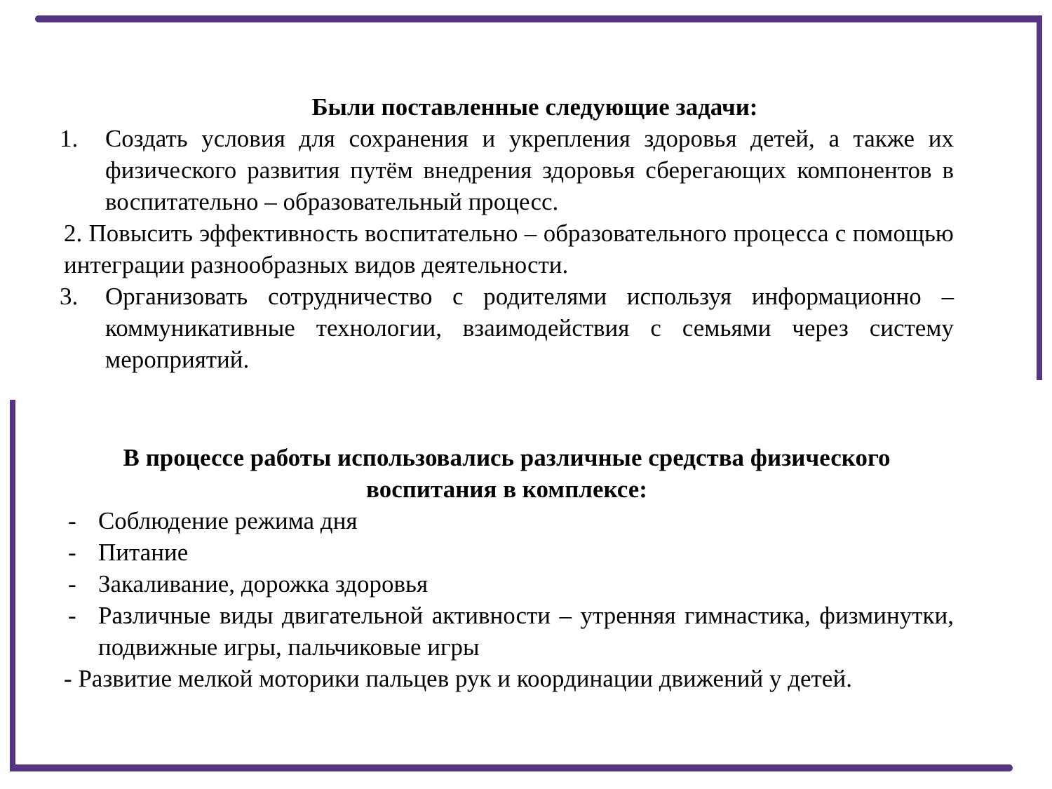Были поставленные следующие задачи:
1. Создать условия для сохранения и укрепления здоровья детей, а также их физического развития путём внедрения здоровья сберегающих компонентов в воспитательно – образовательный процесс.
2. Повысить эффективность воспитательно – образовательного процесса с помощью интеграции разнообразных видов деятельности.
3. Организовать сотрудничество с родителями используя информационно – коммуникативные технологии, взаимодействия с семьями через систему мероприятий.
В процессе работы использовались различные средства физического воспитания в комплексе:
- Соблюдение режима дня
- Питание
- Закаливание, дорожка здоровья
- Различные виды двигательной активности – утренняя гимнастика, физминутки, подвижные игры, пальчиковые игры
- Развитие мелкой моторики пальцев рук и координации движений у детей.